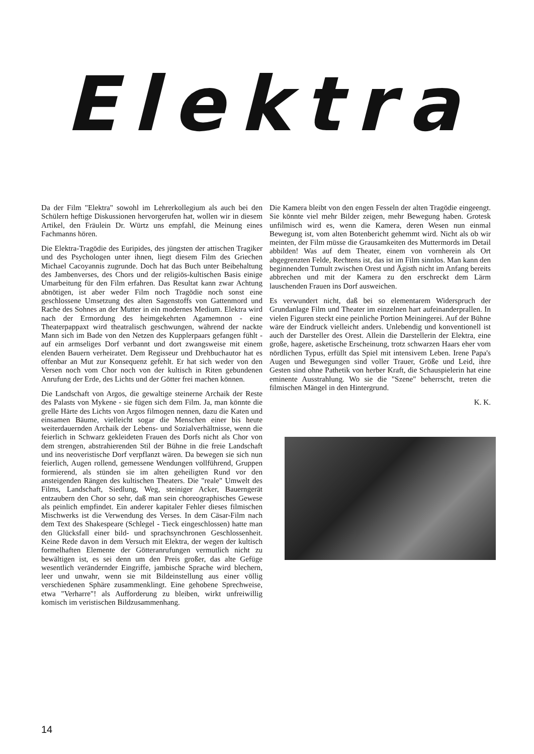Elektra
Da der Film "Elektra" sowohl im Lehrerkollegium als auch bei den Schülern heftige Diskussionen hervorgerufen hat, wollen wir in diesem Artikel, den Fräulein Dr. Würtz uns empfahl, die Meinung eines Fachmanns hören.
Die Elektra-Tragödie des Euripides, des jüngsten der attischen Tragiker und des Psychologen unter ihnen, liegt diesem Film des Griechen Michael Cacoyannis zugrunde. Doch hat das Buch unter Beibehaltung des Jambenverses, des Chors und der religiös-kultischen Basis einige Umarbeitung für den Film erfahren. Das Resultat kann zwar Achtung abnötigen, ist aber weder Film noch Tragödie noch sonst eine geschlossene Umsetzung des alten Sagenstoffs von Gattenmord und Rache des Sohnes an der Mutter in ein modernes Medium. Elektra wird nach der Ermordung des heimgekehrten Agamemnon - eine Theaterpappaxt wird theatralisch geschwungen, während der nackte Mann sich im Bade von den Netzen des Kupplerpaars gefangen fühlt - auf ein armseliges Dorf verbannt und dort zwangsweise mit einem elenden Bauern verheiratet. Dem Regisseur und Drehbuchautor hat es offenbar an Mut zur Konsequenz gefehlt. Er hat sich weder von den Versen noch vom Chor noch von der kultisch in Riten gebundenen Anrufung der Erde, des Lichts und der Götter frei machen können.
Die Landschaft von Argos, die gewaltige steinerne Archaik der Reste des Palasts von Mykene - sie fügen sich dem Film. Ja, man könnte die grelle Härte des Lichts von Argos filmogen nennen, dazu die Katen und einsamen Bäume, vielleicht sogar die Menschen einer bis heute weiterdauernden Archaik der Lebens- und Sozialverhältnisse, wenn die feierlich in Schwarz gekleideten Frauen des Dorfs nicht als Chor von dem strengen, abstrahierenden Stil der Bühne in die freie Landschaft und ins neoveristische Dorf verpflanzt wären. Da bewegen sie sich nun feierlich, Augen rollend, gemessene Wendungen vollführend, Gruppen formierend, als stünden sie im alten geheiligten Rund vor den ansteigenden Rängen des kultischen Theaters. Die "reale" Umwelt des Films, Landschaft, Siedlung, Weg, steiniger Acker, Bauerngerät entzaubern den Chor so sehr, daß man sein choreographisches Gewese als peinlich empfindet. Ein anderer kapitaler Fehler dieses filmischen Mischwerks ist die Verwendung des Verses. In dem Cäsar-Film nach dem Text des Shakespeare (Schlegel - Tieck eingeschlossen) hatte man den Glücksfall einer bild- und sprachsynchronen Geschlossenheit. Keine Rede davon in dem Versuch mit Elektra, der wegen der kultisch formelhaften Elemente der Götteranrufungen vermutlich nicht zu bewältigen ist, es sei denn um den Preis großer, das alte Gefüge wesentlich verändernder Eingriffe, jambische Sprache wird blechern, leer und unwahr, wenn sie mit Bildeinstellung aus einer völlig verschiedenen Sphäre zusammenklingt. Eine gehobene Sprechweise, etwa "Verharre"! als Aufforderung zu bleiben, wirkt unfreiwillig komisch im veristischen Bildzusammenhang.
Die Kamera bleibt von den engen Fesseln der alten Tragödie eingeengt. Sie könnte viel mehr Bilder zeigen, mehr Bewegung haben. Grotesk unfilmisch wird es, wenn die Kamera, deren Wesen nun einmal Bewegung ist, vom alten Botenbericht gehemmt wird. Nicht als ob wir meinten, der Film müsse die Grausamkeiten des Muttermords im Detail abbilden! Was auf dem Theater, einem von vornherein als Ort abgegrenzten Felde, Rechtens ist, das ist im Film sinnlos. Man kann den beginnenden Tumult zwischen Orest und Ägisth nicht im Anfang bereits abbrechen und mit der Kamera zu den erschreckt dem Lärm lauschenden Frauen ins Dorf ausweichen.
Es verwundert nicht, daß bei so elementarem Widerspruch der Grundanlage Film und Theater im einzelnen hart aufeinanderprallen. In vielen Figuren steckt eine peinliche Portion Meiningerei. Auf der Bühne wäre der Eindruck vielleicht anders. Unlebendig und konventionell ist auch der Darsteller des Orest. Allein die Darstellerin der Elektra, eine große, hagere, asketische Erscheinung, trotz schwarzen Haars eher vom nördlichen Typus, erfüllt das Spiel mit intensivem Leben. Irene Papa's Augen und Bewegungen sind voller Trauer, Größe und Leid, ihre Gesten sind ohne Pathetik von herber Kraft, die Schauspielerin hat eine eminente Ausstrahlung. Wo sie die "Szene" beherrscht, treten die filmischen Mängel in den Hintergrund.
K. K.
14